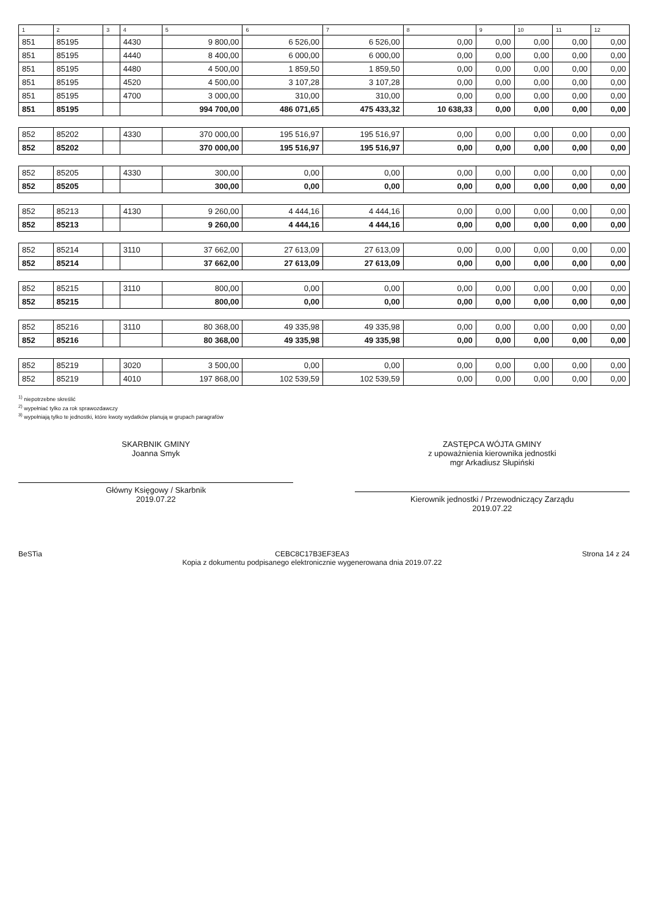| 1 | 2 | 3 | 4 | 5 | 6 | 7 | 8 | 9 | 10 | 11 | 12 |
| --- | --- | --- | --- | --- | --- | --- | --- | --- | --- | --- | --- |
| 851 | 85195 | | 4430 | 9 800,00 | 6 526,00 | 6 526,00 | 0,00 | 0,00 | 0,00 | 0,00 | 0,00 |
| 851 | 85195 | | 4440 | 8 400,00 | 6 000,00 | 6 000,00 | 0,00 | 0,00 | 0,00 | 0,00 | 0,00 |
| 851 | 85195 | | 4480 | 4 500,00 | 1 859,50 | 1 859,50 | 0,00 | 0,00 | 0,00 | 0,00 | 0,00 |
| 851 | 85195 | | 4520 | 4 500,00 | 3 107,28 | 3 107,28 | 0,00 | 0,00 | 0,00 | 0,00 | 0,00 |
| 851 | 85195 | | 4700 | 3 000,00 | 310,00 | 310,00 | 0,00 | 0,00 | 0,00 | 0,00 | 0,00 |
| 851 | 85195 | | | 994 700,00 | 486 071,65 | 475 433,32 | 10 638,33 | 0,00 | 0,00 | 0,00 | 0,00 |
| 852 | 85202 | | 4330 | 370 000,00 | 195 516,97 | 195 516,97 | 0,00 | 0,00 | 0,00 | 0,00 | 0,00 |
| 852 | 85202 | | | 370 000,00 | 195 516,97 | 195 516,97 | 0,00 | 0,00 | 0,00 | 0,00 | 0,00 |
| 852 | 85205 | | 4330 | 300,00 | 0,00 | 0,00 | 0,00 | 0,00 | 0,00 | 0,00 | 0,00 |
| 852 | 85205 | | | 300,00 | 0,00 | 0,00 | 0,00 | 0,00 | 0,00 | 0,00 | 0,00 |
| 852 | 85213 | | 4130 | 9 260,00 | 4 444,16 | 4 444,16 | 0,00 | 0,00 | 0,00 | 0,00 | 0,00 |
| 852 | 85213 | | | 9 260,00 | 4 444,16 | 4 444,16 | 0,00 | 0,00 | 0,00 | 0,00 | 0,00 |
| 852 | 85214 | | 3110 | 37 662,00 | 27 613,09 | 27 613,09 | 0,00 | 0,00 | 0,00 | 0,00 | 0,00 |
| 852 | 85214 | | | 37 662,00 | 27 613,09 | 27 613,09 | 0,00 | 0,00 | 0,00 | 0,00 | 0,00 |
| 852 | 85215 | | 3110 | 800,00 | 0,00 | 0,00 | 0,00 | 0,00 | 0,00 | 0,00 | 0,00 |
| 852 | 85215 | | | 800,00 | 0,00 | 0,00 | 0,00 | 0,00 | 0,00 | 0,00 | 0,00 |
| 852 | 85216 | | 3110 | 80 368,00 | 49 335,98 | 49 335,98 | 0,00 | 0,00 | 0,00 | 0,00 | 0,00 |
| 852 | 85216 | | | 80 368,00 | 49 335,98 | 49 335,98 | 0,00 | 0,00 | 0,00 | 0,00 | 0,00 |
| 852 | 85219 | | 3020 | 3 500,00 | 0,00 | 0,00 | 0,00 | 0,00 | 0,00 | 0,00 | 0,00 |
| 852 | 85219 | | 4010 | 197 868,00 | 102 539,59 | 102 539,59 | 0,00 | 0,00 | 0,00 | 0,00 | 0,00 |
<sup>1)</sup> niepotrzebne skreślić
<sup>2)</sup> wypełniać tylko za rok sprawozdawczy
<sup>3)</sup> wypełniają tylko te jednostki, które kwoty wydatków planują w grupach paragrafów
SKARBNIK GMINY
Joanna Smyk
Główny Księgowy / Skarbnik
2019.07.22
ZASTĘPCA WÓJTA GMINY
z upoważnienia kierownika jednostki
mgr Arkadiusz Słupiński
Kierownik jednostki / Przewodniczący Zarządu
2019.07.22
BeSTia CEBC8C17B3EF3EA3
Kopia z dokumentu podpisanego elektronicznie wygenerowana dnia 2019.07.22
Strona 14 z 24